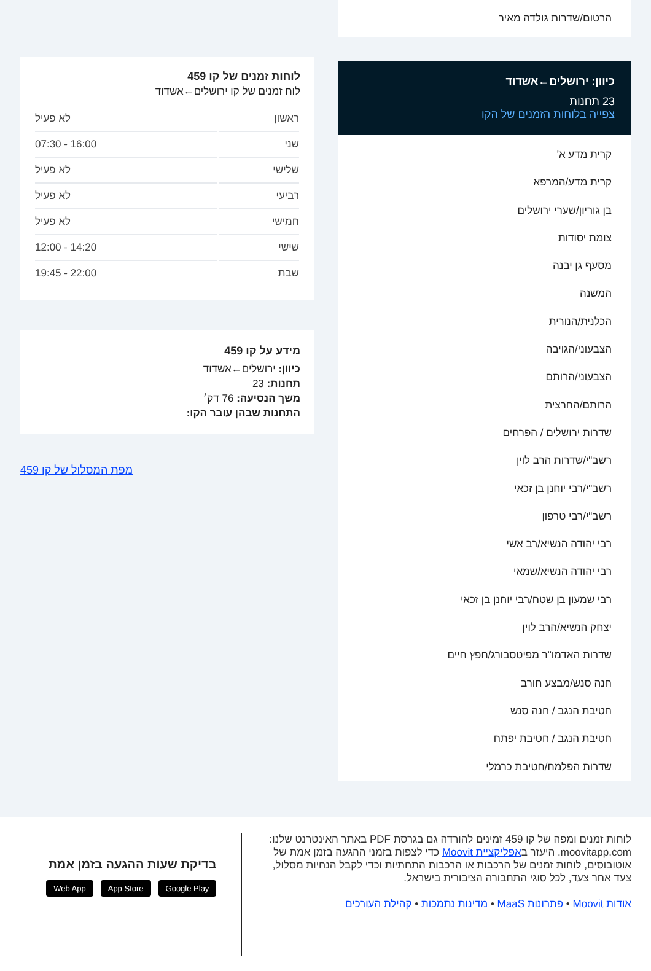הרטום/שדרות גולדה מאיר
כיוון: ירושלים←אשדוד
23 תחנות
צפייה בלוחות הזמנים של הקו
קרית מדע א'
קרית מדע/המרפא
בן גוריון/שערי ירושלים
צומת יסודות
מסעף גן יבנה
המשנה
הכלנית/הנורית
הצבעוני/הגויבה
הצבעוני/הרותם
הרותם/החרצית
שדרות ירושלים / הפרחים
רשב"י/שדרות הרב לוין
רשב"י/רבי יוחנן בן זכאי
רשב"י/רבי טרפון
רבי יהודה הנשיא/רב אשי
רבי יהודה הנשיא/שמאי
רבי שמעון בן שטח/רבי יוחנן בן זכאי
יצחק הנשיא/הרב לוין
שדרות האדמו"ר מפיטסבורג/חפץ חיים
חנה סנש/מבצע חורב
חטיבת הנגב / חנה סנש
חטיבת הנגב / חטיבת יפתח
שדרות הפלמח/חטיבת כרמלי
לוחות זמנים של קו 459
לוח זמנים של קו ירושלים←אשדוד
| ראשון | לא פעיל |
| שני | 16:00 - 07:30 |
| שלישי | לא פעיל |
| רביעי | לא פעיל |
| חמישי | לא פעיל |
| שישי | 14:20 - 12:00 |
| שבת | 22:00 - 19:45 |
מידע על קו 459
כיוון: ירושלים←אשדוד
תחנות: 23
משך הנסיעה: 76 דק׳
התחנות שבהן עובר הקו:
מפת המסלול של קו 459
לוחות זמנים ומפה של קו 459 זמינים להורדה גם בגרסת PDF באתר האינטרנט שלנו: moovitapp.com. היעזר באפליקציית Moovit כדי לצפות בזמני ההגעה בזמן אמת של אוטובוסים, לוחות זמנים של הרכבות או הרכבות התחתיות וכדי לקבל הנחיות מסלול, צעד אחר צעד, לכל סוגי התחבורה הציבורית בישראל.
אודות Moovit • פתרונות MaaS • מדינות נתמכות • קהילת העורכים
בדיקת שעות ההגעה בזמן אמת
Google Play App Store Web App